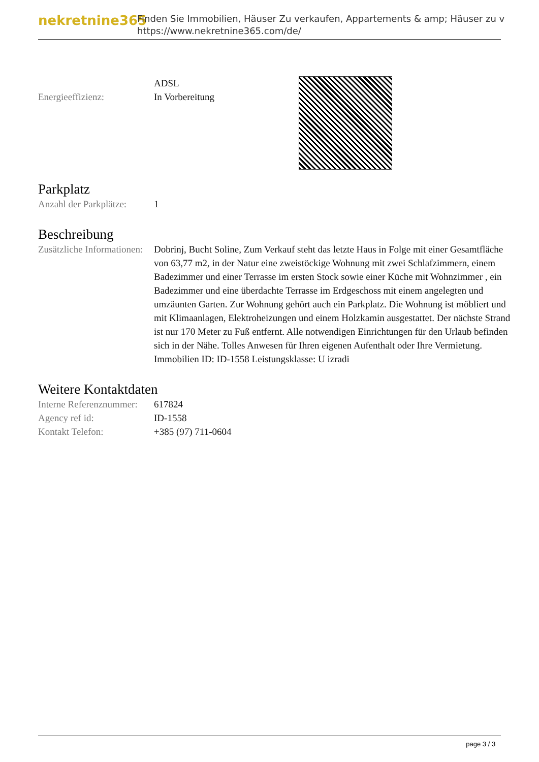nekretnine365
Finden Sie Immobilien, Häuser Zu verkaufen, Appartements & amp; Häuser zu v
https://www.nekretnine365.com/de/
ADSL
Energieeffizienz: In Vorbereitung
Parkplatz
Anzahl der Parkplätze:
1
Beschreibung
Zusätzliche Informationen:
Dobrinj, Bucht Soline, Zum Verkauf steht das letzte Haus in Folge mit einer Gesamtfläche von 63,77 m2, in der Natur eine zweistöckige Wohnung mit zwei Schlafzimmern, einem Badezimmer und einer Terrasse im ersten Stock sowie einer Küche mit Wohnzimmer , ein Badezimmer und eine überdachte Terrasse im Erdgeschoss mit einem angelegten und umzäunten Garten. Zur Wohnung gehört auch ein Parkplatz. Die Wohnung ist möbliert und mit Klimaanlagen, Elektroheizungen und einem Holzkamin ausgestattet. Der nächste Strand ist nur 170 Meter zu Fuß entfernt. Alle notwendigen Einrichtungen für den Urlaub befinden sich in der Nähe. Tolles Anwesen für Ihren eigenen Aufenthalt oder Ihre Vermietung. Immobilien ID: ID-1558 Leistungsklasse: U izradi
Weitere Kontaktdaten
Interne Referenznummer:
617824
Agency ref id: ID-1558
Kontakt Telefon: +385 (97) 711-0604
page 3 / 3